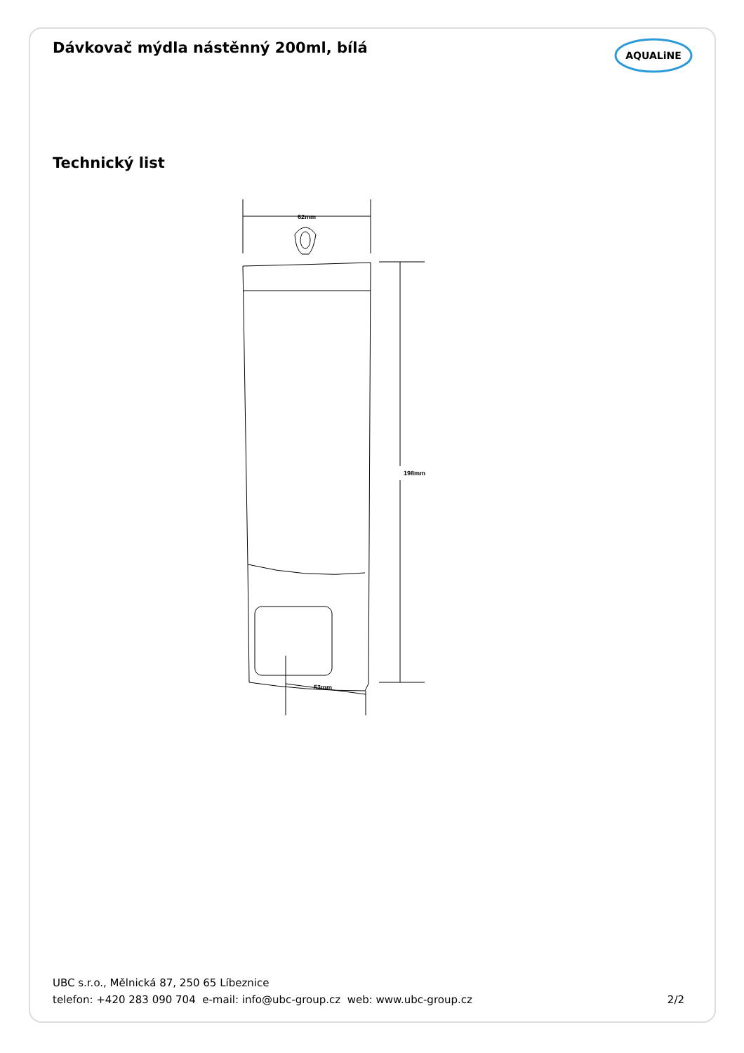Dávkovač mýdla nástěnný 200ml, bílá
AQUALiNE
Technický list
62mm
198mm
53mm
UBC s.r.o., Mělnická 87, 250 65 Líbeznice
telefon: +420 283 090 704 e-mail: info@ubc-group.cz web: www.ubc-group.cz
2/2